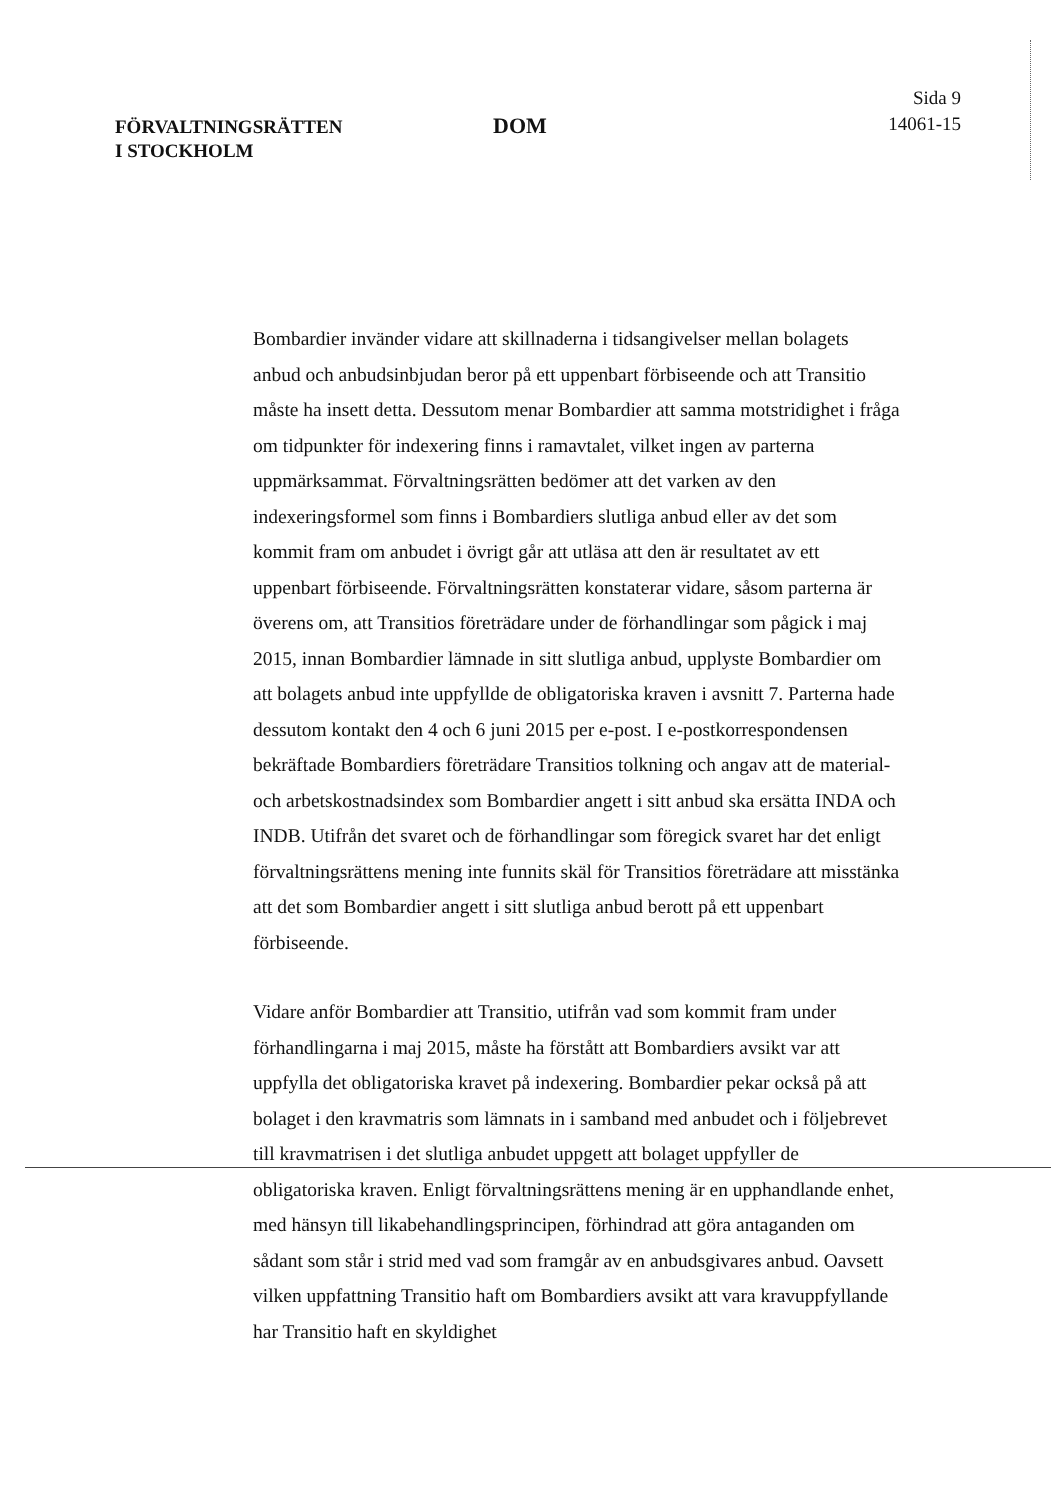FÖRVALTNINGSRÄTTEN
I STOCKHOLM
DOM
Sida 9
14061-15
Bombardier invänder vidare att skillnaderna i tidsangivelser mellan bolagets anbud och anbudsinbjudan beror på ett uppenbart förbiseende och att Transitio måste ha insett detta. Dessutom menar Bombardier att samma motstridighet i fråga om tidpunkter för indexering finns i ramavtalet, vilket ingen av parterna uppmärksammat. Förvaltningsrätten bedömer att det varken av den indexeringsformel som finns i Bombardiers slutliga anbud eller av det som kommit fram om anbudet i övrigt går att utläsa att den är resultatet av ett uppenbart förbiseende. Förvaltningsrätten konstaterar vidare, såsom parterna är överens om, att Transitios företrädare under de förhandlingar som pågick i maj 2015, innan Bombardier lämnade in sitt slutliga anbud, upplyste Bombardier om att bolagets anbud inte uppfyllde de obligatoriska kraven i avsnitt 7. Parterna hade dessutom kontakt den 4 och 6 juni 2015 per e-post. I e-postkorrespondensen bekräftade Bombardiers företrädare Transitios tolkning och angav att de material- och arbetskostnadsindex som Bombardier angett i sitt anbud ska ersätta INDA och INDB. Utifrån det svaret och de förhandlingar som föregick svaret har det enligt förvaltningsrättens mening inte funnits skäl för Transitios företrädare att misstänka att det som Bombardier angett i sitt slutliga anbud berott på ett uppenbart förbiseende.
Vidare anför Bombardier att Transitio, utifrån vad som kommit fram under förhandlingarna i maj 2015, måste ha förstått att Bombardiers avsikt var att uppfylla det obligatoriska kravet på indexering. Bombardier pekar också på att bolaget i den kravmatris som lämnats in i samband med anbudet och i följebrevet till kravmatrisen i det slutliga anbudet uppgett att bolaget uppfyller de obligatoriska kraven. Enligt förvaltningsrättens mening är en upphandlande enhet, med hänsyn till likabehandlingsprincipen, förhindrad att göra antaganden om sådant som står i strid med vad som framgår av en anbudsgivares anbud. Oavsett vilken uppfattning Transitio haft om Bombardiers avsikt att vara kravuppfyllande har Transitio haft en skyldighet